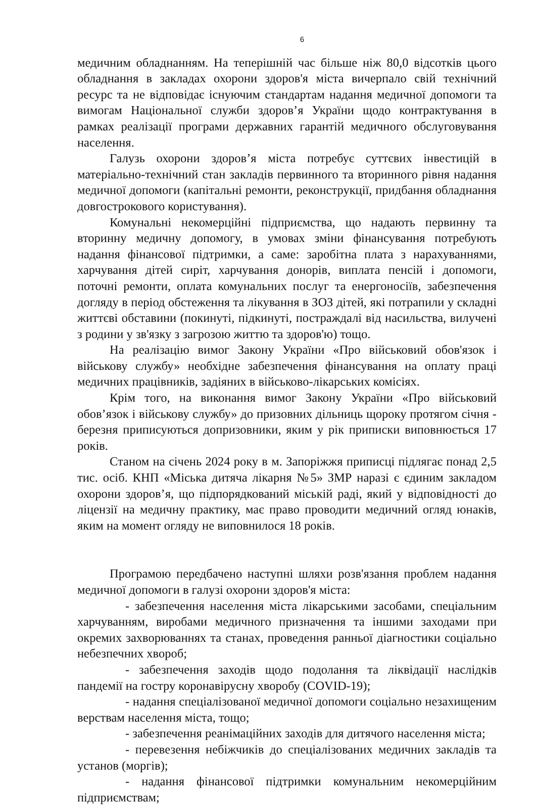6
медичним обладнанням. На теперішній час більше ніж 80,0 відсотків цього обладнання в закладах охорони здоров'я міста вичерпало свій технічний ресурс та не відповідає існуючим стандартам надання медичної допомоги та вимогам Національної служби здоров’я України щодо контрактування в рамках реалізації програми державних гарантій медичного обслуговування населення.
Галузь охорони здоров’я міста потребує суттєвих інвестицій в матеріально-технічний стан закладів первинного та вторинного рівня надання медичної допомоги (капітальні ремонти, реконструкції, придбання обладнання довгострокового користування).
Комунальні некомерційні підприємства, що надають первинну та вторинну медичну допомогу, в умовах зміни фінансування потребують надання фінансової підтримки, а саме: заробітна плата з нарахуваннями, харчування дітей сиріт, харчування донорів, виплата пенсій і допомоги, поточні ремонти, оплата комунальних послуг та енергоносіїв, забезпечення догляду в період обстеження та лікування в ЗОЗ дітей, які потрапили у складні життєві обставини (покинуті, підкинуті, постраждалі від насильства, вилучені з родини у зв'язку з загрозою життю та здоров'ю) тощо.
На реалізацію вимог Закону України «Про військовий обов'язок і військову службу» необхідне забезпечення фінансування на оплату праці медичних працівників, задіяних в військово-лікарських комісіях.
Крім того, на виконання вимог Закону України «Про військовий обов’язок і військову службу» до призовних дільниць щороку протягом січня - березня приписуються допризовники, яким у рік приписки виповнюється 17 років.
Станом на січень 2024 року в м. Запоріжжя приписці підлягає понад 2,5 тис. осіб. КНП «Міська дитяча лікарня №5» ЗМР наразі є єдиним закладом охорони здоров’я, що підпорядкований міській раді, який у відповідності до ліцензії на медичну практику, має право проводити медичний огляд юнаків, яким на момент огляду не виповнилося 18 років.
Програмою передбачено наступні шляхи розв'язання проблем надання медичної допомоги в галузі охорони здоров'я міста:
- забезпечення населення міста лікарськими засобами, спеціальним харчуванням, виробами медичного призначення та іншими заходами при окремих захворюваннях та станах, проведення ранньої діагностики соціально небезпечних хвороб;
- забезпечення заходів щодо подолання та ліквідації наслідків пандемії на гостру коронавірусну хворобу (COVID-19);
- надання спеціалізованої медичної допомоги соціально незахищеним верствам населення міста, тощо;
- забезпечення реанімаційних заходів для дитячого населення міста;
- перевезення небіжчиків до спеціалізованих медичних закладів та установ (моргів);
- надання фінансової підтримки комунальним некомерційним підприємствам;